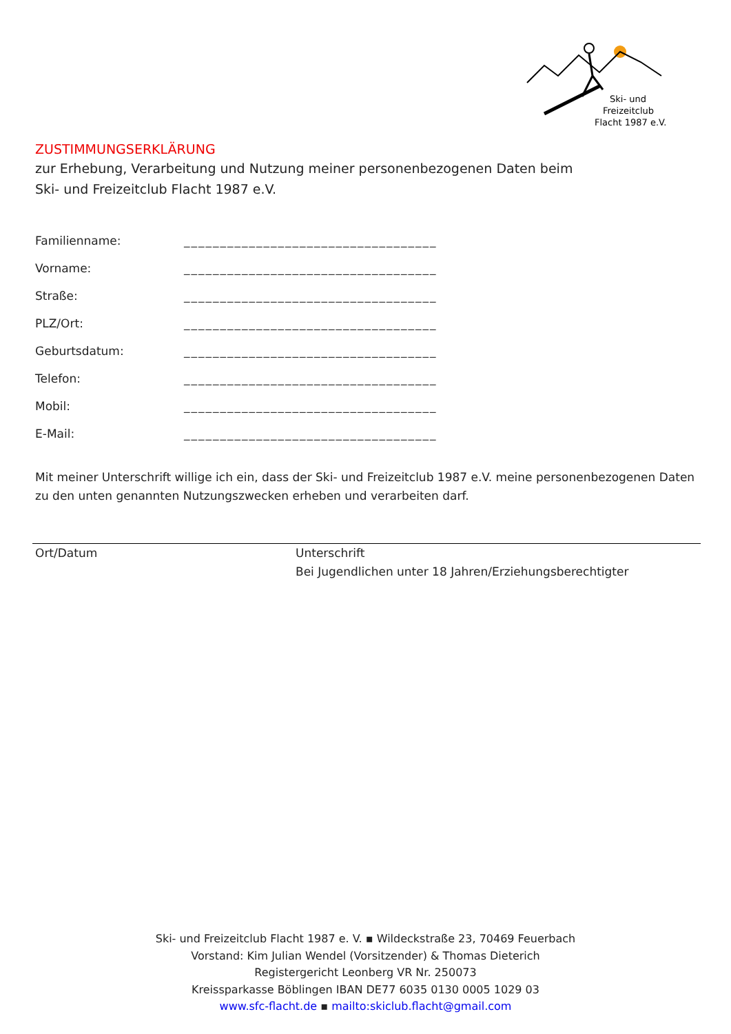Ski- und
Freizeitclub
Flacht 1987 e.V.
ZUSTIMMUNGSERKLÄRUNG
zur Erhebung, Verarbeitung und Nutzung meiner personenbezogenen Daten beim
Ski- und Freizeitclub Flacht 1987 e.V.
Familienname: ___________________________________
Vorname: ___________________________________
Straße: ___________________________________
PLZ/Ort: ___________________________________
Geburtsdatum: ___________________________________
Telefon: ___________________________________
Mobil: ___________________________________
E-Mail: ___________________________________
Mit meiner Unterschrift willige ich ein, dass der Ski- und Freizeitclub 1987 e.V. meine personenbezogenen Daten zu den unten genannten Nutzungszwecken erheben und verarbeiten darf.
Ort/Datum Unterschrift
Bei Jugendlichen unter 18 Jahren/Erziehungsberechtigter
Ski- und Freizeitclub Flacht 1987 e. V. ▪ Wildeckstraße 23, 70469 Feuerbach
Vorstand: Kim Julian Wendel (Vorsitzender) & Thomas Dieterich
Registergericht Leonberg VR Nr. 250073
Kreissparkasse Böblingen IBAN DE77 6035 0130 0005 1029 03
www.sfc-flacht.de ▪ mailto:skiclub.flacht@gmail.com